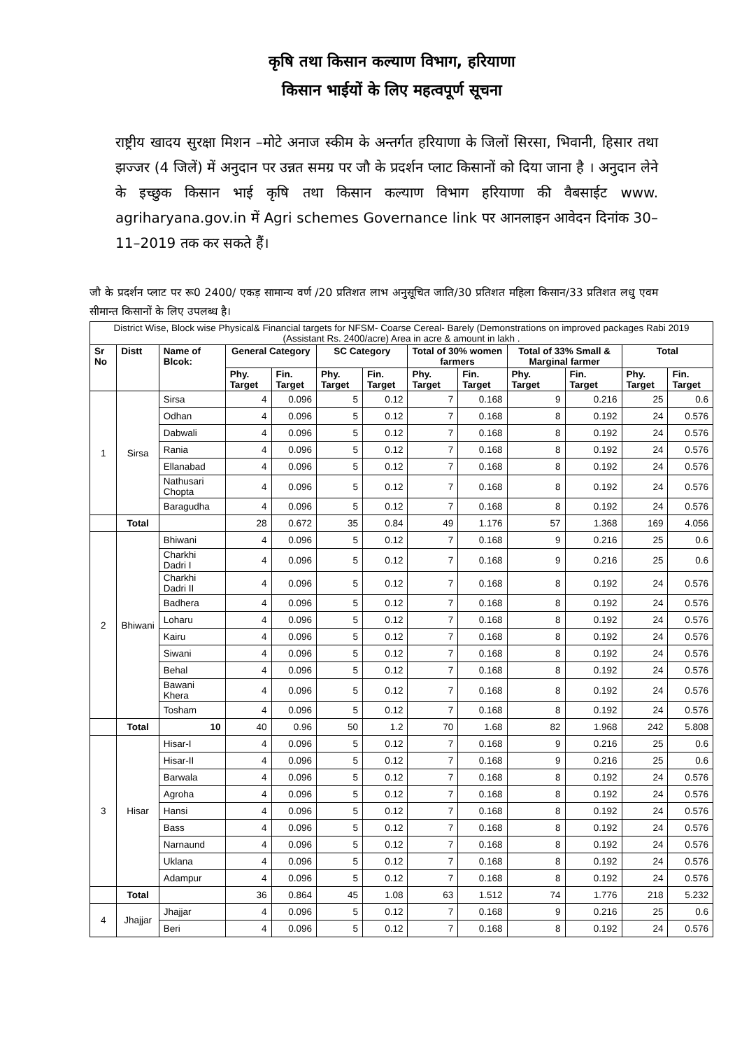कृषि तथा किसान कल्याण विभाग, हरियाणा
किसान भाईयों के लिए महत्वपूर्ण सूचना
राष्ट्रीय खादय सुरक्षा मिशन –मोटे अनाज स्कीम के अन्तर्गत हरियाणा के जिलों सिरसा, भिवानी, हिसार तथा झज्जर (4 जिलें) में अनुदान पर उन्नत समग्र पर जौ के प्रदर्शन प्लाट किसानों को दिया जाना है । अनुदान लेने के इच्छुक किसान भाई कृषि तथा किसान कल्याण विभाग हरियाणा की वैबसाईट www. agriharyana.gov.in में Agri schemes Governance link पर आनलाइन आवेदन दिनांक 30–11–2019 तक कर सकते हैं।
जौ के प्रदर्शन प्लाट पर रू0 2400/ एकड़ सामान्य वर्ण /20 प्रतिशत लाभ अनुसूचित जाति/30 प्रतिशत महिला किसान/33 प्रतिशत लधु एवम सीमान्त किसानों के लिए उपलब्ध है।
| District Wise, Block wise Physical& Financial targets for NFSM- Coarse Cereal- Barely (Demonstrations on improved packages Rabi 2019 (Assistant Rs. 2400/acre) Area in acre & amount in lakh . | | | | | | | | | | | | |
| --- | --- | --- | --- | --- | --- | --- | --- | --- | --- | --- | --- | --- |
| Sr No | Distt | Name of Blcok: | General Category | | SC Category | | Total of 30% women farmers | | Total of 33% Small & Marginal farmer | | Total | |
| | | | Phy. Target | Fin. Target | Phy. Target | Fin. Target | Phy. Target | Fin. Target | Phy. Target | Fin. Target | Phy. Target | Fin. Target |
| 1 | Sirsa | Sirsa | 4 | 0.096 | 5 | 0.12 | 7 | 0.168 | 9 | 0.216 | 25 | 0.6 |
| | | Odhan | 4 | 0.096 | 5 | 0.12 | 7 | 0.168 | 8 | 0.192 | 24 | 0.576 |
| | | Dabwali | 4 | 0.096 | 5 | 0.12 | 7 | 0.168 | 8 | 0.192 | 24 | 0.576 |
| | | Rania | 4 | 0.096 | 5 | 0.12 | 7 | 0.168 | 8 | 0.192 | 24 | 0.576 |
| | | Ellanabad | 4 | 0.096 | 5 | 0.12 | 7 | 0.168 | 8 | 0.192 | 24 | 0.576 |
| | | Nathusari Chopta | 4 | 0.096 | 5 | 0.12 | 7 | 0.168 | 8 | 0.192 | 24 | 0.576 |
| | | Baragudha | 4 | 0.096 | 5 | 0.12 | 7 | 0.168 | 8 | 0.192 | 24 | 0.576 |
| | Total | | 28 | 0.672 | 35 | 0.84 | 49 | 1.176 | 57 | 1.368 | 169 | 4.056 |
| 2 | Bhiwani | Bhiwani | 4 | 0.096 | 5 | 0.12 | 7 | 0.168 | 9 | 0.216 | 25 | 0.6 |
| | | Charkhi Dadri I | 4 | 0.096 | 5 | 0.12 | 7 | 0.168 | 9 | 0.216 | 25 | 0.6 |
| | | Charkhi Dadri II | 4 | 0.096 | 5 | 0.12 | 7 | 0.168 | 8 | 0.192 | 24 | 0.576 |
| | | Badhera | 4 | 0.096 | 5 | 0.12 | 7 | 0.168 | 8 | 0.192 | 24 | 0.576 |
| | | Loharu | 4 | 0.096 | 5 | 0.12 | 7 | 0.168 | 8 | 0.192 | 24 | 0.576 |
| | | Kairu | 4 | 0.096 | 5 | 0.12 | 7 | 0.168 | 8 | 0.192 | 24 | 0.576 |
| | | Siwani | 4 | 0.096 | 5 | 0.12 | 7 | 0.168 | 8 | 0.192 | 24 | 0.576 |
| | | Behal | 4 | 0.096 | 5 | 0.12 | 7 | 0.168 | 8 | 0.192 | 24 | 0.576 |
| | | Bawani Khera | 4 | 0.096 | 5 | 0.12 | 7 | 0.168 | 8 | 0.192 | 24 | 0.576 |
| | | Tosham | 4 | 0.096 | 5 | 0.12 | 7 | 0.168 | 8 | 0.192 | 24 | 0.576 |
| | Total | 10 | 40 | 0.96 | 50 | 1.2 | 70 | 1.68 | 82 | 1.968 | 242 | 5.808 |
| 3 | Hisar | Hisar-I | 4 | 0.096 | 5 | 0.12 | 7 | 0.168 | 9 | 0.216 | 25 | 0.6 |
| | | Hisar-II | 4 | 0.096 | 5 | 0.12 | 7 | 0.168 | 9 | 0.216 | 25 | 0.6 |
| | | Barwala | 4 | 0.096 | 5 | 0.12 | 7 | 0.168 | 8 | 0.192 | 24 | 0.576 |
| | | Agroha | 4 | 0.096 | 5 | 0.12 | 7 | 0.168 | 8 | 0.192 | 24 | 0.576 |
| | | Hansi | 4 | 0.096 | 5 | 0.12 | 7 | 0.168 | 8 | 0.192 | 24 | 0.576 |
| | | Bass | 4 | 0.096 | 5 | 0.12 | 7 | 0.168 | 8 | 0.192 | 24 | 0.576 |
| | | Narnaund | 4 | 0.096 | 5 | 0.12 | 7 | 0.168 | 8 | 0.192 | 24 | 0.576 |
| | | Uklana | 4 | 0.096 | 5 | 0.12 | 7 | 0.168 | 8 | 0.192 | 24 | 0.576 |
| | | Adampur | 4 | 0.096 | 5 | 0.12 | 7 | 0.168 | 8 | 0.192 | 24 | 0.576 |
| | Total | | 36 | 0.864 | 45 | 1.08 | 63 | 1.512 | 74 | 1.776 | 218 | 5.232 |
| 4 | Jhajjar | Jhajjar | 4 | 0.096 | 5 | 0.12 | 7 | 0.168 | 9 | 0.216 | 25 | 0.6 |
| | | Beri | 4 | 0.096 | 5 | 0.12 | 7 | 0.168 | 8 | 0.192 | 24 | 0.576 |